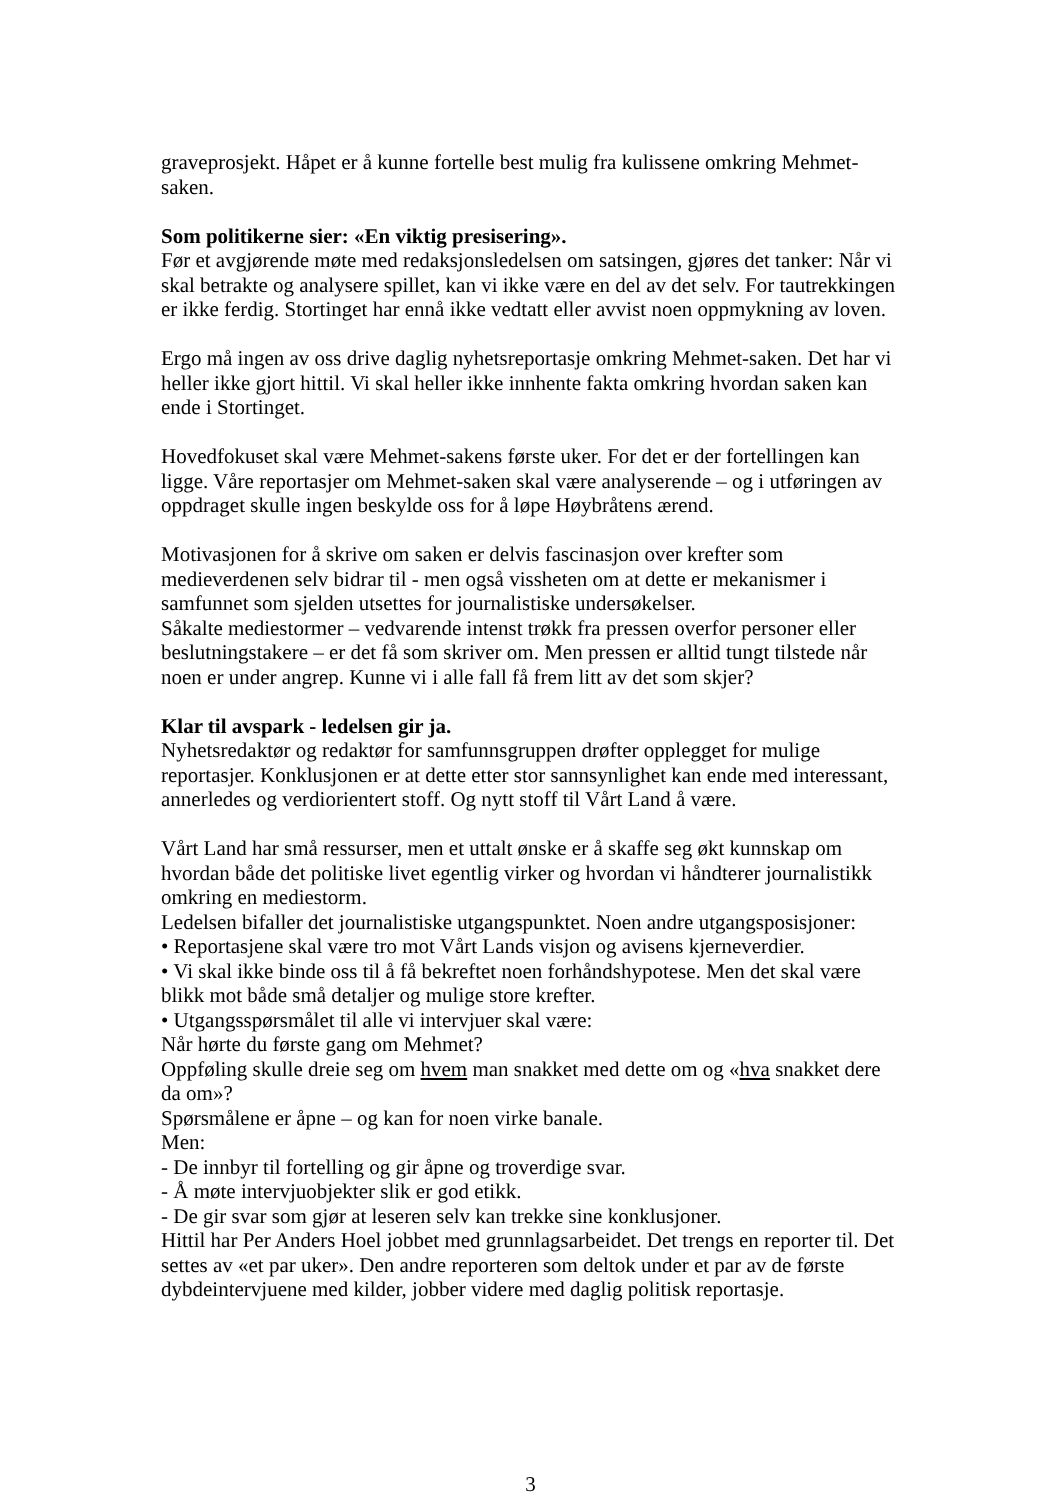graveprosjekt. Håpet er å kunne fortelle best mulig fra kulissene omkring Mehmet-saken.
Som politikerne sier: «En viktig presisering».
Før et avgjørende møte med redaksjonsledelsen om satsingen, gjøres det tanker: Når vi skal betrakte og analysere spillet, kan vi ikke være en del av det selv. For tautrekkingen er ikke ferdig. Stortinget har ennå ikke vedtatt eller avvist noen oppmykning av loven.
Ergo må ingen av oss drive daglig nyhetsreportasje omkring Mehmet-saken. Det har vi heller ikke gjort hittil. Vi skal heller ikke innhente fakta omkring hvordan saken kan ende i Stortinget.
Hovedfokuset skal være Mehmet-sakens første uker. For det er der fortellingen kan ligge. Våre reportasjer om Mehmet-saken skal være analyserende – og i utføringen av oppdraget skulle ingen beskylde oss for å løpe Høybråtens ærend.
Motivasjonen for å skrive om saken er delvis fascinasjon over krefter som medieverdenen selv bidrar til - men også vissheten om at dette er mekanismer i samfunnet som sjelden utsettes for journalistiske undersøkelser.
Såkalte mediestormer – vedvarende intenst trøkk fra pressen overfor personer eller beslutningstakere – er det få som skriver om. Men pressen er alltid tungt tilstede når noen er under angrep. Kunne vi i alle fall få frem litt av det som skjer?
Klar til avspark - ledelsen gir ja.
Nyhetsredaktør og redaktør for samfunnsgruppen drøfter opplegget for mulige reportasjer. Konklusjonen er at dette etter stor sannsynlighet kan ende med interessant, annerledes og verdiorientert stoff. Og nytt stoff til Vårt Land å være.
Vårt Land har små ressurser, men et uttalt ønske er å skaffe seg økt kunnskap om hvordan både det politiske livet egentlig virker og hvordan vi håndterer journalistikk omkring en mediestorm.
Ledelsen bifaller det journalistiske utgangspunktet. Noen andre utgangsposisjoner:
• Reportasjene skal være tro mot Vårt Lands visjon og avisens kjerneverdier.
• Vi skal ikke binde oss til å få bekreftet noen forhåndshypotese. Men det skal være blikk mot både små detaljer og mulige store krefter.
• Utgangsspørsmålet til alle vi intervjuer skal være:
Når hørte du første gang om Mehmet?
Oppføling skulle dreie seg om hvem man snakket med dette om og «hva snakket dere da om»?
Spørsmålene er åpne – og kan for noen virke banale.
Men:
- De innbyr til fortelling og gir åpne og troverdige svar.
- Å møte intervjuobjekter slik er god etikk.
- De gir svar som gjør at leseren selv kan trekke sine konklusjoner.
Hittil har Per Anders Hoel jobbet med grunnlagsarbeidet. Det trengs en reporter til. Det settes av «et par uker». Den andre reporteren som deltok under et par av de første dybdeintervjuene med kilder, jobber videre med daglig politisk reportasje.
3